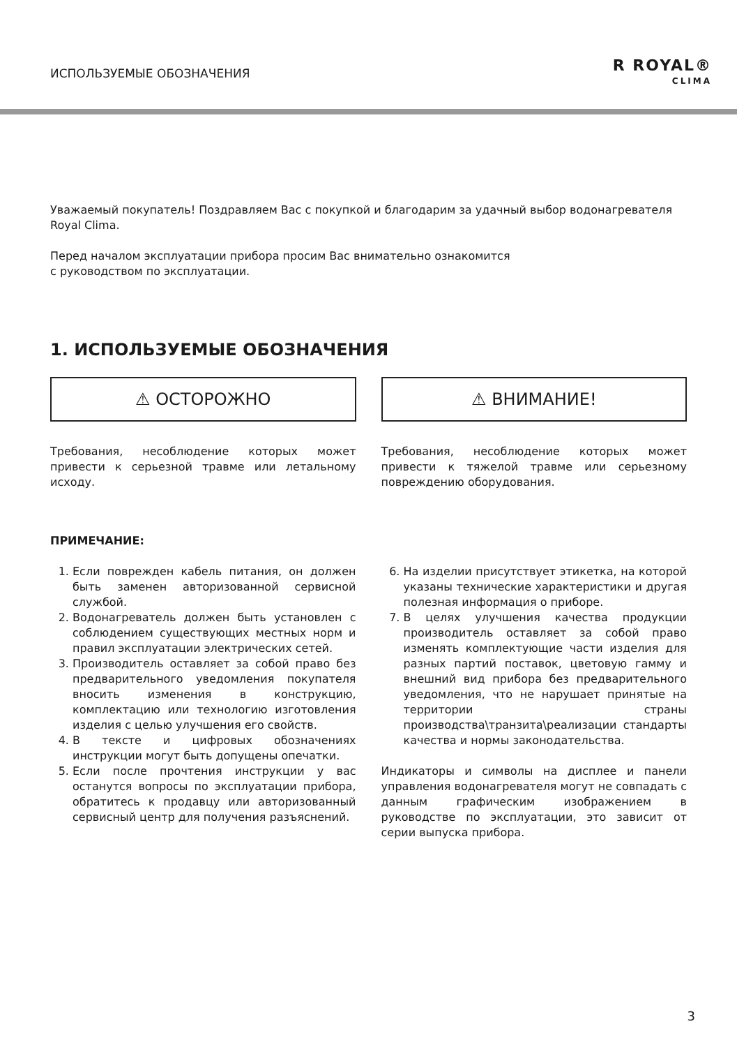ИСПОЛЬЗУЕМЫЕ ОБОЗНАЧЕНИЯ
R ROYAL®
CLIMA
Уважаемый покупатель! Поздравляем Вас с покупкой и благодарим за удачный выбор водонагревателя Royal Clima.
Перед началом эксплуатации прибора просим Вас внимательно ознакомится
с руководством по эксплуатации.
1. ИСПОЛЬЗУЕМЫЕ ОБОЗНАЧЕНИЯ
⚠ ОСТОРОЖНО
Требования, несоблюдение которых может привести к серьезной травме или летальному исходу.
⚠ ВНИМАНИЕ!
Требования, несоблюдение которых может привести к тяжелой травме или серьезному повреждению оборудования.
ПРИМЕЧАНИЕ:
1. Если поврежден кабель питания, он должен быть заменен авторизованной сервисной службой.
2. Водонагреватель должен быть установлен с соблюдением существующих местных норм и правил эксплуатации электрических сетей.
3. Производитель оставляет за собой право без предварительного уведомления покупателя вносить изменения в конструкцию, комплектацию или технологию изготовления изделия с целью улучшения его свойств.
4. В тексте и цифровых обозначениях инструкции могут быть допущены опечатки.
5. Если после прочтения инструкции у вас останутся вопросы по эксплуатации прибора, обратитесь к продавцу или авторизованный сервисный центр для получения разъяснений.
6. На изделии присутствует этикетка, на которой указаны технические характеристики и другая полезная информация о приборе.
7. В целях улучшения качества продукции производитель оставляет за собой право изменять комплектующие части изделия для разных партий поставок, цветовую гамму и внешний вид прибора без предварительного уведомления, что не нарушает принятые на территории страны производства\транзита\реализации стандарты качества и нормы законодательства.
Индикаторы и символы на дисплее и панели управления водонагревателя могут не совпадать с данным графическим изображением в руководстве по эксплуатации, это зависит от серии выпуска прибора.
3